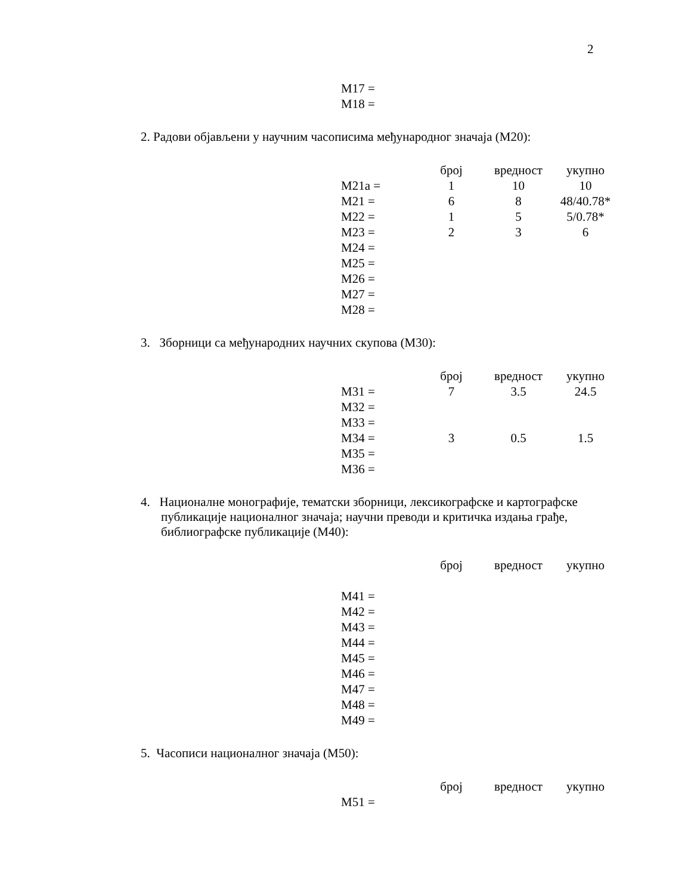2
| M17 = |
| M18 = |
2. Радови објављени у научним часописима међународног значаја (M20):
| | број | вредност | укупно |
| M21a = | 1 | 10 | 10 |
| M21 = | 6 | 8 | 48/40.78* |
| M22 = | 1 | 5 | 5/0.78* |
| M23 = | 2 | 3 | 6 |
| M24 = | | | |
| M25 = | | | |
| M26 = | | | |
| M27 = | | | |
| M28 = | | | |
3. Зборници са међународних научних скупова (M30):
| | број | вредност | укупно |
| M31 = | 7 | 3.5 | 24.5 |
| M32 = | | | |
| M33 = | | | |
| M34 = | 3 | 0.5 | 1.5 |
| M35 = | | | |
| M36 = | | | |
4. Националне монографије, тематски зборници, лексикографске и картографске публикације националног значаја; научни преводи и критичка издања грађе, библиографске публикације (M40):
| | број | вредност | укупно |
| M41 = | | | |
| M42 = | | | |
| M43 = | | | |
| M44 = | | | |
| M45 = | | | |
| M46 = | | | |
| M47 = | | | |
| M48 = | | | |
| M49 = | | | |
5. Часописи националног значаја (M50):
| | број | вредност | укупно |
| M51 = | | | |